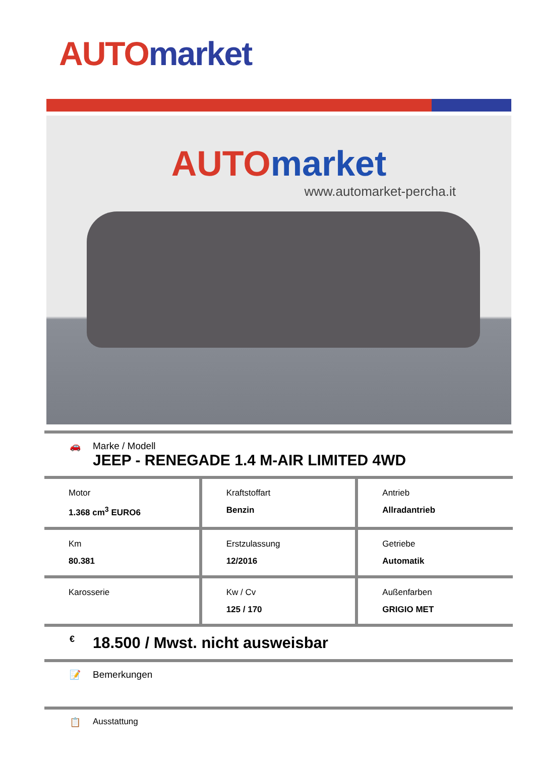AUTO market
AUTO market
www.automarket-percha.it
🚗 Marke / Modell
JEEP - RENEGADE 1.4 M-AIR LIMITED 4WD
| Motor 1.368 cm<sup>3</sup> EURO6 | Kraftstoffart Benzin | Antrieb Allradantrieb |
| Km 80.381 | Erstzulassung 12/2016 | Getriebe Automatik |
| Karosserie | Kw / Cv 125 / 170 | Außenfarben GRIGIO MET |
€
18.500 / Mwst. nicht ausweisbar
📝 Bemerkungen
📋 Ausstattung